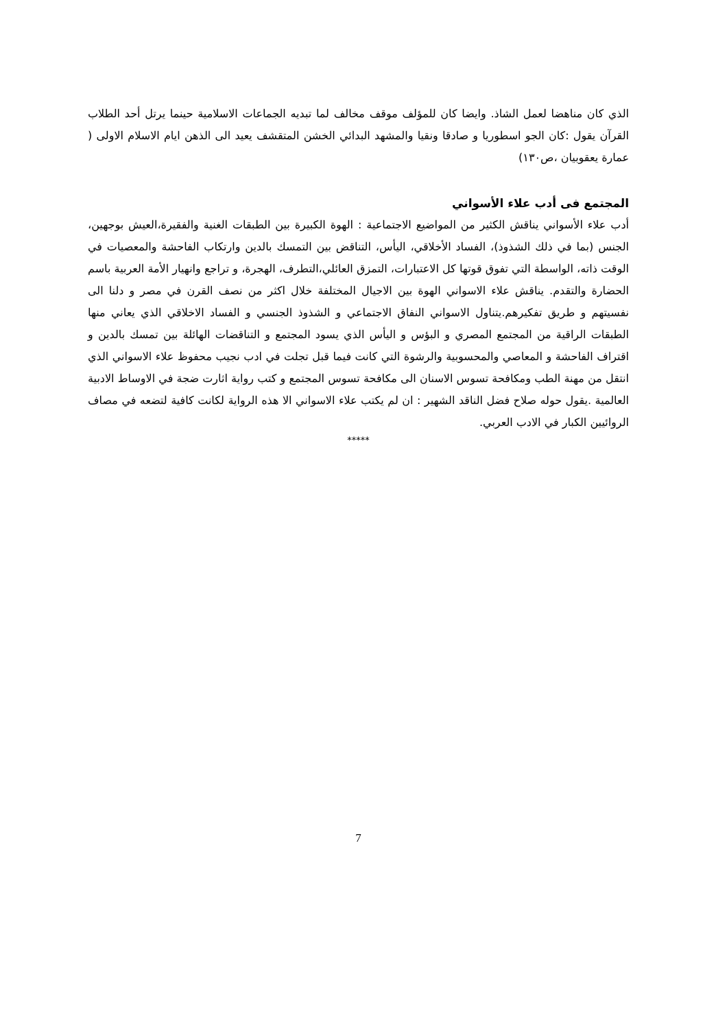الذي كان مناهضا لعمل الشاذ. وايضا كان للمؤلف موقف مخالف لما تبديه الجماعات الاسلامية حينما يرتل أحد الطلاب القرآن يقول :كان الجو اسطوريا و صادقا ونقيا والمشهد البدائي الخشن المتقشف يعيد الى الذهن ايام الاسلام الاولى ( عمارة يعقوبيان ،ص١٣٠)
المجتمع فى أدب علاء الأسواني
أدب علاء الأسواني يناقش الكثير من المواضيع الاجتماعية : الهوة الكبيرة بين الطبقات الغنية والفقيرة،العيش بوجهين، الجنس (بما في ذلك الشذوذ)، الفساد الأخلاقي، اليأس، التناقض بين التمسك بالدين وارتكاب الفاحشة والمعصيات في الوقت ذاته، الواسطة التي تفوق قوتها كل الاعتبارات، التمزق العائلي،التطرف، الهجرة، و تراجع وانهيار الأمة العربية باسم الحضارة والتقدم. يناقش علاء الاسواني الهوة بين الاجيال المختلفة خلال اكثر من نصف القرن في مصر و دلنا الى نفسيتهم و طريق تفكيرهم.يتناول الاسواني النفاق الاجتماعي و الشذوذ الجنسي و الفساد الاخلاقي الذي يعاني منها الطبقات الراقية من المجتمع المصري و البؤس و اليأس الذي يسود المجتمع و التناقضات الهائلة بين تمسك بالدين و اقتراف الفاحشة و المعاصي والمحسوبية والرشوة التي كانت فيما قبل تجلت في ادب نجيب محفوظ علاء الاسواني الذي انتقل من مهنة الطب ومكافحة تسوس الاسنان الى مكافحة تسوس المجتمع و كتب رواية اثارت ضجة في الاوساط الادبية العالمية .يقول حوله صلاح فضل الناقد الشهير : ان لم يكتب علاء الاسواني الا هذه الرواية لكانت كافية لتضعه في مصاف الروائيين الكبار في الادب العربي.
*****
7